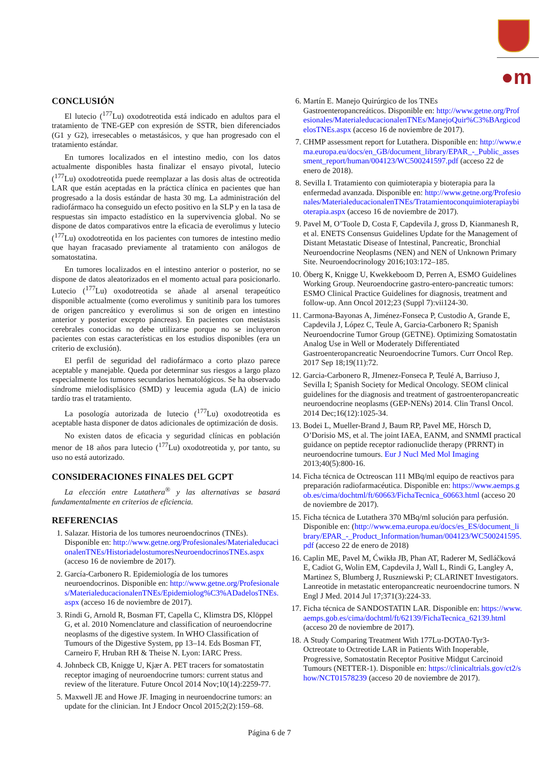●m
CONCLUSIÓN
El lutecio (<sup>177</sup>Lu) oxodotreotida está indicado en adultos para el tratamiento de TNE-GEP con expresión de SSTR, bien diferenciados (G1 y G2), irresecables o metastásicos, y que han progresado con el tratamiento estándar.
En tumores localizados en el intestino medio, con los datos actualmente disponibles hasta finalizar el ensayo pivotal, lutecio (<sup>177</sup>Lu) oxodotreotida puede reemplazar a las dosis altas de octreotida LAR que están aceptadas en la práctica clínica en pacientes que han progresado a la dosis estándar de hasta 30 mg. La administración del radiofármaco ha conseguido un efecto positivo en la SLP y en la tasa de respuestas sin impacto estadístico en la supervivencia global. No se dispone de datos comparativos entre la eficacia de everolimus y lutecio (<sup>177</sup>Lu) oxodotreotida en los pacientes con tumores de intestino medio que hayan fracasado previamente al tratamiento con análogos de somatostatina.
En tumores localizados en el intestino anterior o posterior, no se dispone de datos aleatorizados en el momento actual para posicionarlo. Lutecio (<sup>177</sup>Lu) oxodotreotida se añade al arsenal terapeútico disponible actualmente (como everolimus y sunitinib para los tumores de origen pancreático y everolimus si son de origen en intestino anterior y posterior excepto páncreas). En pacientes con metástasis cerebrales conocidas no debe utilizarse porque no se incluyeron pacientes con estas características en los estudios disponibles (era un criterio de exclusión).
El perfil de seguridad del radiofármaco a corto plazo parece aceptable y manejable. Queda por determinar sus riesgos a largo plazo especialmente los tumores secundarios hematológicos. Se ha observado síndrome mielodisplásico (SMD) y leucemia aguda (LA) de inicio tardío tras el tratamiento.
La posología autorizada de lutecio (<sup>177</sup>Lu) oxodotreotida es aceptable hasta disponer de datos adicionales de optimización de dosis.
No existen datos de eficacia y seguridad clínicas en población menor de 18 años para lutecio (<sup>177</sup>Lu) oxodotreotida y, por tanto, su uso no está autorizado.
CONSIDERACIONES FINALES DEL GCPT
La elección entre Lutathera<sup>®</sup> y las alternativas se basará fundamentalmente en criterios de eficiencia.
REFERENCIAS
1. Salazar. Historia de los tumores neuroendocrinos (TNEs). Disponible en: http://www.getne.org/Profesionales/MaterialeducacionalenTNEs/HistoriadelostumoresNeuroendocrinosTNEs.aspx (acceso 16 de noviembre de 2017).
2. García-Carbonero R. Epidemiología de los tumores neuroendocrinos. Disponible en: http://www.getne.org/Profesionales/MaterialeducacionalenTNEs/Epidemiolog%C3%ADadelosTNEs.aspx (acceso 16 de noviembre de 2017).
3. Rindi G, Arnold R, Bosman FT, Capella C, Klimstra DS, Klöppel G, et al. 2010 Nomenclature and classification of neuroendocrine neoplasms of the digestive system. In WHO Classification of Tumours of the Digestive System, pp 13–14. Eds Bosman FT, Carneiro F, Hruban RH & Theise N. Lyon: IARC Press.
4. Johnbeck CB, Knigge U, Kjær A. PET tracers for somatostatin receptor imaging of neuroendocrine tumors: current status and review of the literature. Future Oncol 2014 Nov;10(14):2259-77.
5. Maxwell JE and Howe JF. Imaging in neuroendocrine tumors: an update for the clinician. Int J Endocr Oncol 2015;2(2):159–68.
6. Martín E. Manejo Quirúrgico de los TNEs Gastroenteropancreáticos. Disponible en: http://www.getne.org/Profesionales/MaterialeducacionalenTNEs/ManejoQuir%C3%BArgicodelosTNEs.aspx (acceso 16 de noviembre de 2017).
7. CHMP assessment report for Lutathera. Disponible en: http://www.ema.europa.eu/docs/en_GB/document_library/EPAR_-_Public_assessment_report/human/004123/WC500241597.pdf (acceso 22 de enero de 2018).
8. Sevilla I. Tratamiento con quimioterapia y bioterapia para la enfermedad avanzada. Disponible en: http://www.getne.org/Profesionales/MaterialeducacionalenTNEs/Tratamientoconquimioterapiaybioterapia.aspx (acceso 16 de noviembre de 2017).
9. Pavel M, O’Toole D, Costa F, Capdevila J, gross D, Kianmanesh R, et al. ENETS Consensus Guidelines Update for the Management of Distant Metastatic Disease of Intestinal, Pancreatic, Bronchial Neuroendocrine Neoplasms (NEN) and NEN of Unknown Primary Site. Neuroendocrinology 2016;103:172–185.
10. Öberg K, Knigge U, Kwekkeboom D, Perren A, ESMO Guidelines Working Group. Neuroendocrine gastro-entero-pancreatic tumors: ESMO Clinical Practice Guidelines for diagnosis, treatment and follow-up. Ann Oncol 2012;23 (Suppl 7):vii124-30.
11. Carmona-Bayonas A, Jiménez-Fonseca P, Custodio A, Grande E, Capdevila J, López C, Teule A, Garcia-Carbonero R; Spanish Neuroendocrine Tumor Group (GETNE). Optimizing Somatostatin Analog Use in Well or Moderately Differentiated Gastroenteropancreatic Neuroendocrine Tumors. Curr Oncol Rep. 2017 Sep 18;19(11):72.
12. Garcia-Carbonero R, JImenez-Fonseca P, Teulé A, Barriuso J, Sevilla I; Spanish Society for Medical Oncology. SEOM clinical guidelines for the diagnosis and treatment of gastroenteropancreatic neuroendocrine neoplasms (GEP-NENs) 2014. Clin Transl Oncol. 2014 Dec;16(12):1025-34.
13. Bodei L, Mueller-Brand J, Baum RP, Pavel ME, Hörsch D, O’Dorisio MS, et al. The joint IAEA, EANM, and SNMMI practical guidance on peptide receptor radionuclide therapy (PRRNT) in neuroendocrine tumours. Eur J Nucl Med Mol Imaging 2013;40(5):800-16.
14. Ficha técnica de Octreoscan 111 MBq/ml equipo de reactivos para preparación radiofarmacéutica. Disponible en: https://www.aemps.gob.es/cima/dochtml/ft/60663/FichaTecnica_60663.html (acceso 20 de noviembre de 2017).
15. Ficha técnica de Lutathera 370 MBq/ml solución para perfusión. Disponible en: (http://www.ema.europa.eu/docs/es_ES/document_library/EPAR_-_Product_Information/human/004123/WC500241595.pdf (acceso 22 de enero de 2018)
16. Caplin ME, Pavel M, Ćwikła JB, Phan AT, Raderer M, Sedláčková E, Cadiot G, Wolin EM, Capdevila J, Wall L, Rindi G, Langley A, Martinez S, Blumberg J, Ruszniewski P; CLARINET Investigators. Lanreotide in metastatic enteropancreatic neuroendocrine tumors. N Engl J Med. 2014 Jul 17;371(3):224-33.
17. Ficha técnica de SANDOSTATIN LAR. Disponible en: https://www.aemps.gob.es/cima/dochtml/ft/62139/FichaTecnica_62139.html (acceso 20 de noviembre de 2017).
18. A Study Comparing Treatment With 177Lu-DOTA0-Tyr3-Octreotate to Octreotide LAR in Patients With Inoperable, Progressive, Somatostatin Receptor Positive Midgut Carcinoid Tumours (NETTER-1). Disponible en: https://clinicaltrials.gov/ct2/show/NCT01578239 (acceso 20 de noviembre de 2017).
Página 6 de 7